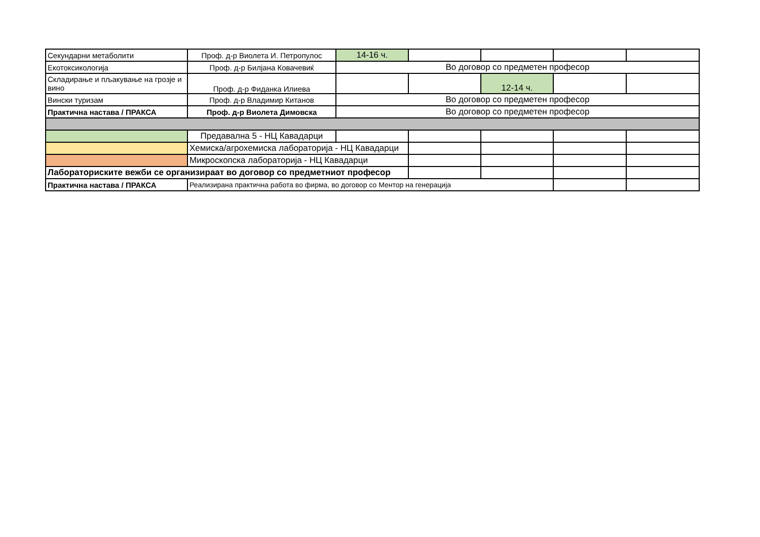| Секундарни метаболити | Проф. д-р Виолета И. Петропулос | 14-16 ч. | | | | |
| Екотоксикологија | Проф. д-р Билјана Ковачевиќ | Во договор со предметен професор | | | | |
| Складирање и пљакување на грозје и вино | Проф. д-р Фиданка Илиева | | | 12-14 ч. | | |
| Вински туризам | Проф. д-р Владимир Китанов | Во договор со предметен професор | | | | |
| Практична настава / ПРАКСА | Проф. д-р Виолета Димовска | Во договор со предметен професор | | | | |
| | Предавална 5 - НЦ Кавадарци | | | | | |
| | Хемиска/агрохемиска лабораторија - НЦ Кавадарци | | | | | |
| | Микроскопска лабораторија - НЦ Кавадарци | | | | | |
| Лабораториските вежби се организираат во договор со предметниот професор | | | | | | |
| Практична настава / ПРАКСА | Реализирана практична работа во фирма, во договор со Ментор на генерација | | | | | |